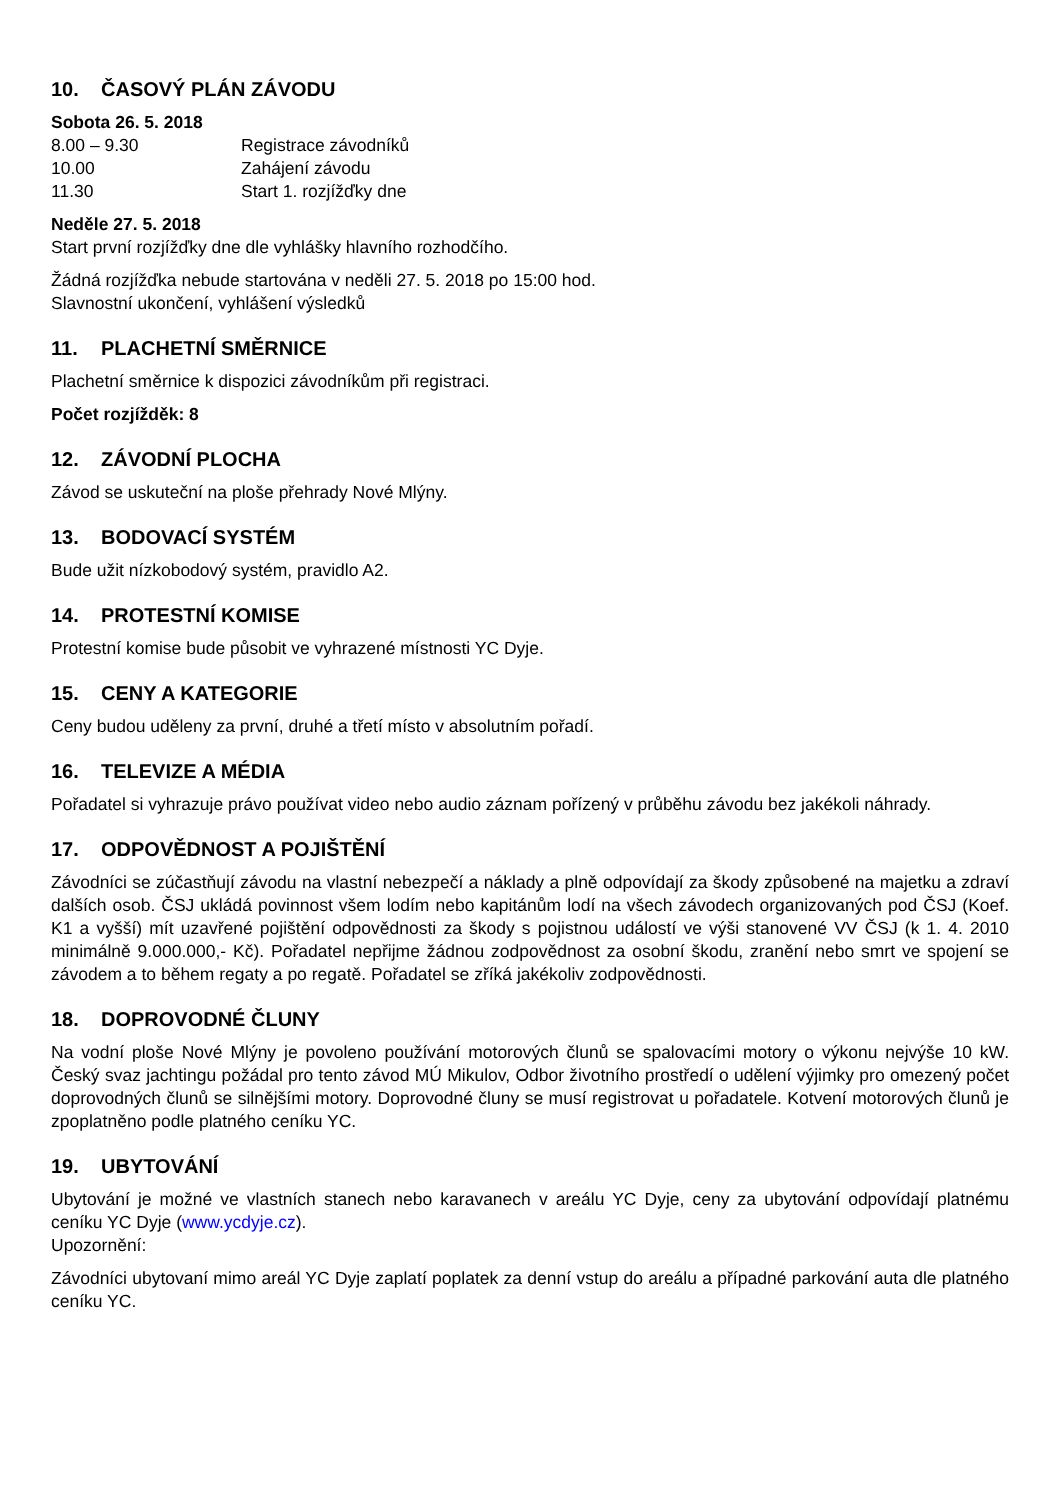10. ČASOVÝ PLÁN ZÁVODU
Sobota 26. 5. 2018
8.00 – 9.30 Registrace závodníků
10.00 Zahájení závodu
11.30 Start 1. rozjížďky dne
Neděle 27. 5. 2018
Start první rozjížďky dne dle vyhlášky hlavního rozhodčího.
Žádná rozjížďka nebude startována v neděli 27. 5. 2018 po 15:00 hod.
Slavnostní ukončení, vyhlášení výsledků
11. PLACHETNÍ SMĚRNICE
Plachetní směrnice k dispozici závodníkům při registraci.
Počet rozjížděk: 8
12. ZÁVODNÍ PLOCHA
Závod se uskuteční na ploše přehrady Nové Mlýny.
13. BODOVACÍ SYSTÉM
Bude užit nízkobodový systém, pravidlo A2.
14. PROTESTNÍ KOMISE
Protestní komise bude působit ve vyhrazené místnosti YC Dyje.
15. CENY A KATEGORIE
Ceny budou uděleny za první, druhé a třetí místo v absolutním pořadí.
16. TELEVIZE A MÉDIA
Pořadatel si vyhrazuje právo používat video nebo audio záznam pořízený v průběhu závodu bez jakékoli náhrady.
17. ODPOVĚDNOST A POJIŠTĚNÍ
Závodníci se zúčastňují závodu na vlastní nebezpečí a náklady a plně odpovídají za škody způsobené na majetku a zdraví dalších osob. ČSJ ukládá povinnost všem lodím nebo kapitánům lodí na všech závodech organizovaných pod ČSJ (Koef. K1 a vyšší) mít uzavřené pojištění odpovědnosti za škody s pojistnou událostí ve výši stanovené VV ČSJ (k 1. 4. 2010 minimálně 9.000.000,- Kč). Pořadatel nepřijme žádnou zodpovědnost za osobní škodu, zranění nebo smrt ve spojení se závodem a to během regaty a po regatě. Pořadatel se zříká jakékoliv zodpovědnosti.
18. DOPROVODNÉ ČLUNY
Na vodní ploše Nové Mlýny je povoleno používání motorových člunů se spalovacími motory o výkonu nejvýše 10 kW. Český svaz jachtingu požádal pro tento závod MÚ Mikulov, Odbor životního prostředí o udělení výjimky pro omezený počet doprovodných člunů se silnějšími motory. Doprovodné čluny se musí registrovat u pořadatele. Kotvení motorových člunů je zpoplatněno podle platného ceníku YC.
19. UBYTOVÁNÍ
Ubytování je možné ve vlastních stanech nebo karavanech v areálu YC Dyje, ceny za ubytování odpovídají platnému ceníku YC Dyje (www.ycdyje.cz).
Upozornění:
Závodníci ubytovaní mimo areál YC Dyje zaplatí poplatek za denní vstup do areálu a případné parkování auta dle platného ceníku YC.